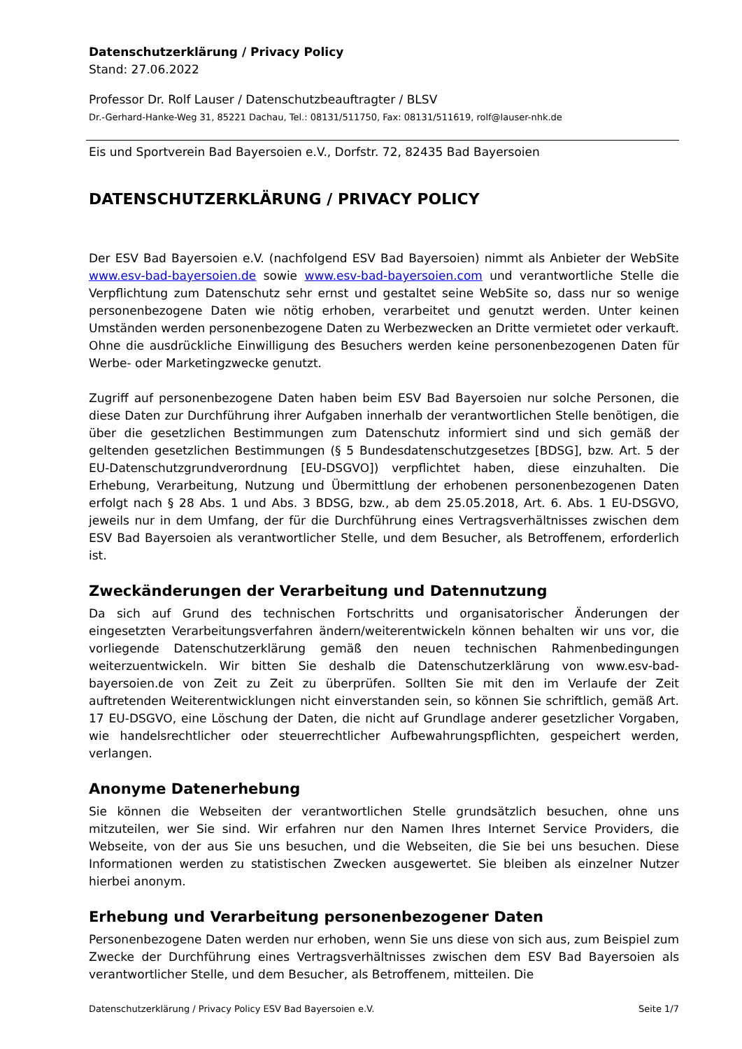Datenschutzerklärung / Privacy Policy
Stand: 27.06.2022
Professor Dr. Rolf Lauser / Datenschutzbeauftragter / BLSV
Dr.-Gerhard-Hanke-Weg 31, 85221 Dachau, Tel.: 08131/511750, Fax: 08131/511619, rolf@lauser-nhk.de
Eis und Sportverein Bad Bayersoien e.V., Dorfstr. 72, 82435 Bad Bayersoien
DATENSCHUTZERKLÄRUNG / PRIVACY POLICY
Der ESV Bad Bayersoien e.V. (nachfolgend ESV Bad Bayersoien) nimmt als Anbieter der WebSite www.esv-bad-bayersoien.de sowie www.esv-bad-bayersoien.com und verantwortliche Stelle die Verpflichtung zum Datenschutz sehr ernst und gestaltet seine WebSite so, dass nur so wenige personenbezogene Daten wie nötig erhoben, verarbeitet und genutzt werden. Unter keinen Umständen werden personenbezogene Daten zu Werbezwecken an Dritte vermietet oder verkauft. Ohne die ausdrückliche Einwilligung des Besuchers werden keine personenbezogenen Daten für Werbe- oder Marketingzwecke genutzt.
Zugriff auf personenbezogene Daten haben beim ESV Bad Bayersoien nur solche Personen, die diese Daten zur Durchführung ihrer Aufgaben innerhalb der verantwortlichen Stelle benötigen, die über die gesetzlichen Bestimmungen zum Datenschutz informiert sind und sich gemäß der geltenden gesetzlichen Bestimmungen (§ 5 Bundesdatenschutzgesetzes [BDSG], bzw. Art. 5 der EU-Datenschutzgrundverordnung [EU-DSGVO]) verpflichtet haben, diese einzuhalten. Die Erhebung, Verarbeitung, Nutzung und Übermittlung der erhobenen personenbezogenen Daten erfolgt nach § 28 Abs. 1 und Abs. 3 BDSG, bzw., ab dem 25.05.2018, Art. 6. Abs. 1 EU-DSGVO, jeweils nur in dem Umfang, der für die Durchführung eines Vertragsverhältnisses zwischen dem ESV Bad Bayersoien als verantwortlicher Stelle, und dem Besucher, als Betroffenem, erforderlich ist.
Zweckänderungen der Verarbeitung und Datennutzung
Da sich auf Grund des technischen Fortschritts und organisatorischer Änderungen der eingesetzten Verarbeitungsverfahren ändern/weiterentwickeln können behalten wir uns vor, die vorliegende Datenschutzerklärung gemäß den neuen technischen Rahmenbedingungen weiterzuentwickeln. Wir bitten Sie deshalb die Datenschutzerklärung von www.esv-bad-bayersoien.de von Zeit zu Zeit zu überprüfen. Sollten Sie mit den im Verlaufe der Zeit auftretenden Weiterentwicklungen nicht einverstanden sein, so können Sie schriftlich, gemäß Art. 17 EU-DSGVO, eine Löschung der Daten, die nicht auf Grundlage anderer gesetzlicher Vorgaben, wie handelsrechtlicher oder steuerrechtlicher Aufbewahrungspflichten, gespeichert werden, verlangen.
Anonyme Datenerhebung
Sie können die Webseiten der verantwortlichen Stelle grundsätzlich besuchen, ohne uns mitzuteilen, wer Sie sind. Wir erfahren nur den Namen Ihres Internet Service Providers, die Webseite, von der aus Sie uns besuchen, und die Webseiten, die Sie bei uns besuchen. Diese Informationen werden zu statistischen Zwecken ausgewertet. Sie bleiben als einzelner Nutzer hierbei anonym.
Erhebung und Verarbeitung personenbezogener Daten
Personenbezogene Daten werden nur erhoben, wenn Sie uns diese von sich aus, zum Beispiel zum Zwecke der Durchführung eines Vertragsverhältnisses zwischen dem ESV Bad Bayersoien als verantwortlicher Stelle, und dem Besucher, als Betroffenem, mitteilen. Die
Datenschutzerklärung / Privacy Policy ESV Bad Bayersoien e.V. Seite 1/7